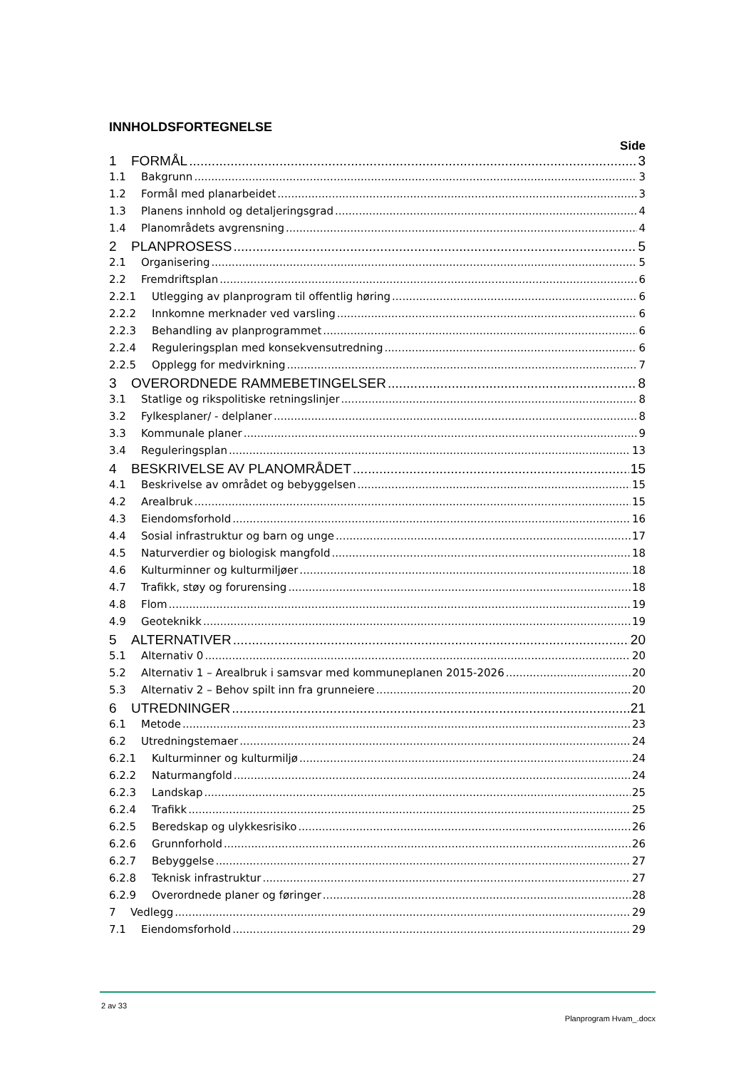INNHOLDSFORTEGNELSE
Side
1 FORMÅL 3
1.1 Bakgrunn 3
1.2 Formål med planarbeidet 3
1.3 Planens innhold og detaljeringsgrad 4
1.4 Planområdets avgrensning 4
2 PLANPROSESS 5
2.1 Organisering 5
2.2 Fremdriftsplan 6
2.2.1 Utlegging av planprogram til offentlig høring 6
2.2.2 Innkomne merknader ved varsling 6
2.2.3 Behandling av planprogrammet 6
2.2.4 Reguleringsplan med konsekvensutredning 6
2.2.5 Opplegg for medvirkning 7
3 OVERORDNEDE RAMMEBETINGELSER 8
3.1 Statlige og rikspolitiske retningslinjer 8
3.2 Fylkesplaner/ - delplaner 8
3.3 Kommunale planer 9
3.4 Reguleringsplan 13
4 BESKRIVELSE AV PLANOMRÅDET 15
4.1 Beskrivelse av området og bebyggelsen 15
4.2 Arealbruk 15
4.3 Eiendomsforhold 16
4.4 Sosial infrastruktur og barn og unge 17
4.5 Naturverdier og biologisk mangfold 18
4.6 Kulturminner og kulturmiljøer 18
4.7 Trafikk, støy og forurensing 18
4.8 Flom 19
4.9 Geoteknikk 19
5 ALTERNATIVER 20
5.1 Alternativ 0 20
5.2 Alternativ 1 – Arealbruk i samsvar med kommuneplanen 2015-2026 20
5.3 Alternativ 2 – Behov spilt inn fra grunneiere 20
6 UTREDNINGER 21
6.1 Metode 23
6.2 Utredningstemaer 24
6.2.1 Kulturminner og kulturmiljø 24
6.2.2 Naturmangfold 24
6.2.3 Landskap 25
6.2.4 Trafikk 25
6.2.5 Beredskap og ulykkesrisiko 26
6.2.6 Grunnforhold 26
6.2.7 Bebyggelse 27
6.2.8 Teknisk infrastruktur 27
6.2.9 Overordnede planer og føringer 28
7 Vedlegg 29
7.1 Eiendomsforhold 29
2 av 33
Planprogram Hvam_.docx